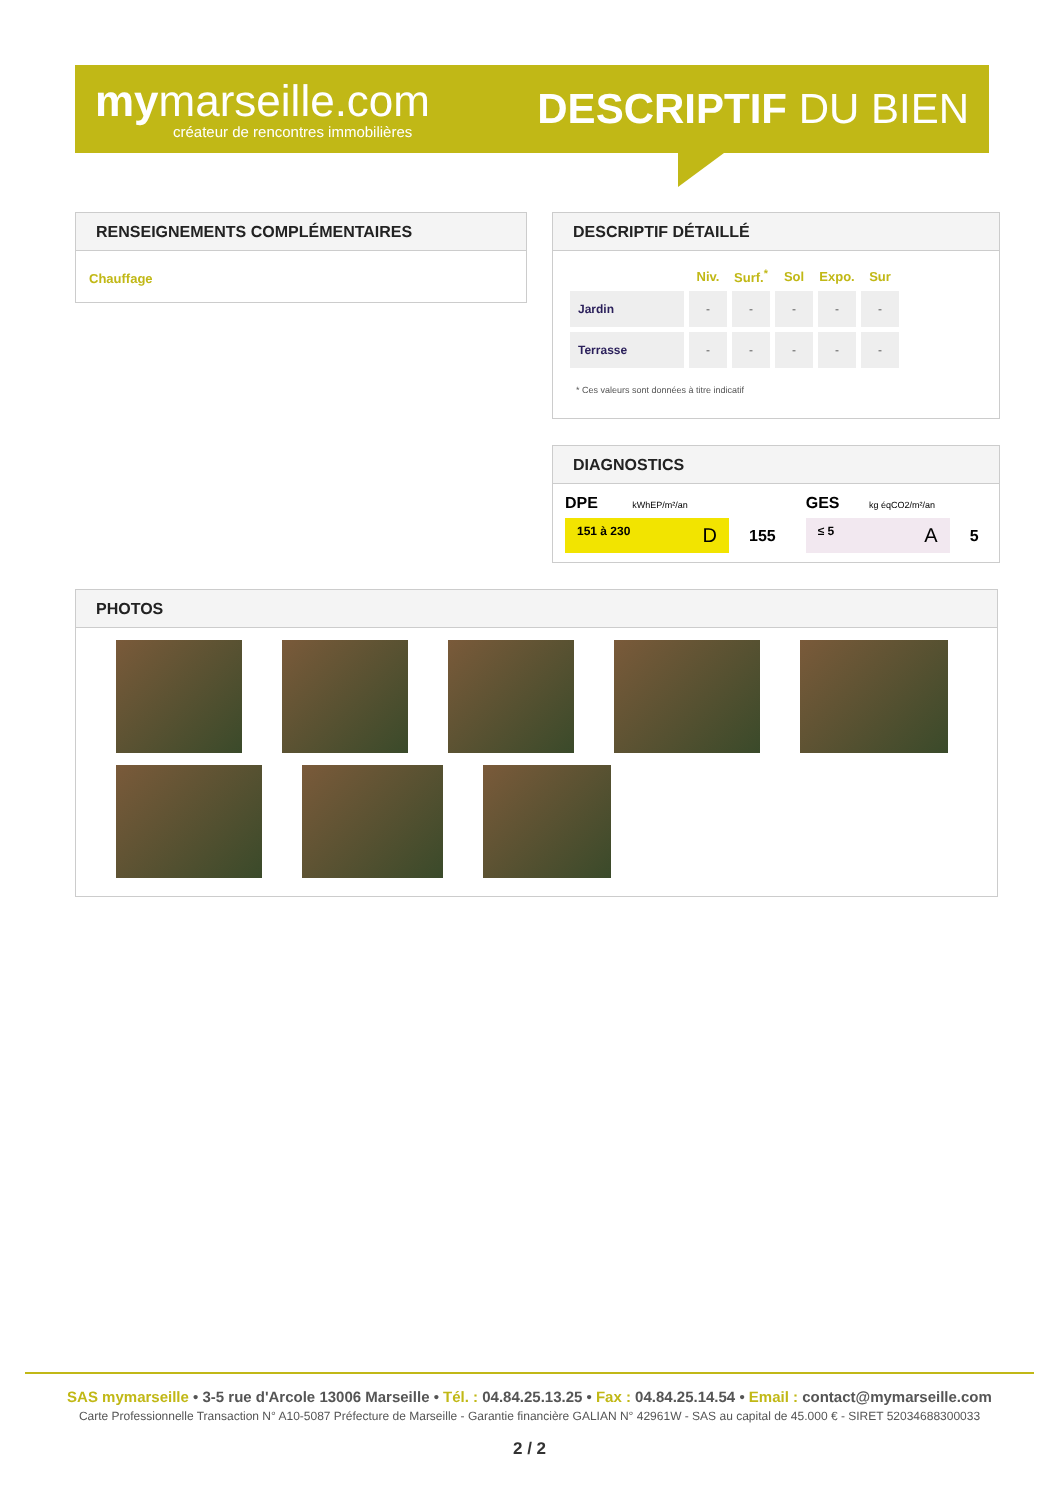mymarseille.com
créateur de rencontres immobilières
DESCRIPTIF DU BIEN
RENSEIGNEMENTS COMPLÉMENTAIRES
Chauffage
DESCRIPTIF DÉTAILLÉ
| | Niv. | Surf.<sup>*</sup> | Sol | Expo. | Sur |
| --- | --- | --- | --- | --- | --- |
| Jardin | - | - | - | - | - |
| Terrasse | - | - | - | - | - |
* Ces valeurs sont données à titre indicatif
DIAGNOSTICS
DPE kWhEP/m²/an
151 à 230 D
155
GES kg éqCO2/m²/an
≤ 5 A
5
PHOTOS
SAS mymarseille • 3-5 rue d'Arcole 13006 Marseille • Tél. : 04.84.25.13.25 • Fax : 04.84.25.14.54 • Email : contact@mymarseille.com
Carte Professionnelle Transaction N° A10-5087 Préfecture de Marseille - Garantie financière GALIAN N° 42961W - SAS au capital de 45.000 € - SIRET 52034688300033
2 / 2